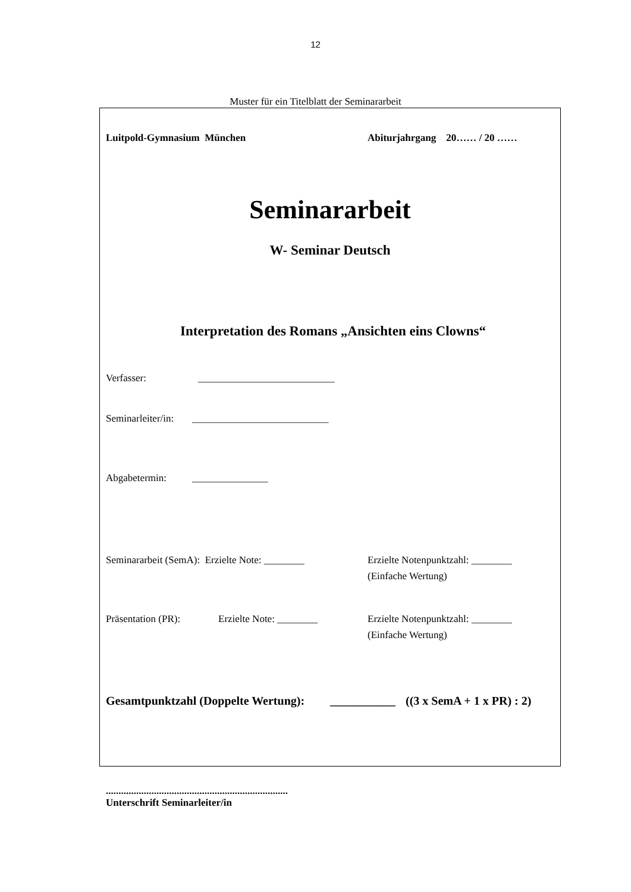12
Muster für ein Titelblatt der Seminararbeit
Luitpold-Gymnasium München Abiturjahrgang 20…… / 20 ……
Seminararbeit
W- Seminar Deutsch
Interpretation des Romans „Ansichten eins Clowns“
Verfasser: ___________________________
Seminarleiter/in: ___________________________
Abgabetermin: _______________
Seminararbeit (SemA): Erzielte Note: ________ Erzielte Notenpunktzahl: ________
(Einfache Wertung)
Präsentation (PR): Erzielte Note: ________ Erzielte Notenpunktzahl: ________
(Einfache Wertung)
Gesamtpunktzahl (Doppelte Wertung): ___________ ((3 x SemA + 1 x PR) : 2)
........................................................................
Unterschrift Seminarleiter/in